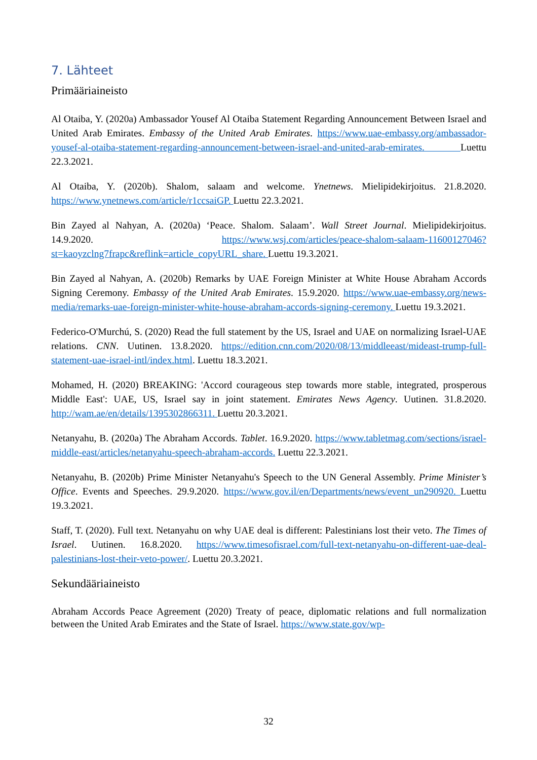7. Lähteet
Primääriaineisto
Al Otaiba, Y. (2020a) Ambassador Yousef Al Otaiba Statement Regarding Announcement Between Israel and United Arab Emirates. Embassy of the United Arab Emirates. https://www.uae-embassy.org/ambassador-yousef-al-otaiba-statement-regarding-announcement-between-israel-and-united-arab-emirates. Luettu 22.3.2021.
Al Otaiba, Y. (2020b). Shalom, salaam and welcome. Ynetnews. Mielipidekirjoitus. 21.8.2020. https://www.ynetnews.com/article/r1ccsaiGP. Luettu 22.3.2021.
Bin Zayed al Nahyan, A. (2020a) ‘Peace. Shalom. Salaam’. Wall Street Journal. Mielipidekirjoitus. 14.9.2020. https://www.wsj.com/articles/peace-shalom-salaam-11600127046?st=kaoyzclng7frapc&reflink=article_copyURL_share. Luettu 19.3.2021.
Bin Zayed al Nahyan, A. (2020b) Remarks by UAE Foreign Minister at White House Abraham Accords Signing Ceremony. Embassy of the United Arab Emirates. 15.9.2020. https://www.uae-embassy.org/news-media/remarks-uae-foreign-minister-white-house-abraham-accords-signing-ceremony. Luettu 19.3.2021.
Federico-O'Murchú, S. (2020) Read the full statement by the US, Israel and UAE on normalizing Israel-UAE relations. CNN. Uutinen. 13.8.2020. https://edition.cnn.com/2020/08/13/middleeast/mideast-trump-full-statement-uae-israel-intl/index.html. Luettu 18.3.2021.
Mohamed, H. (2020) BREAKING: 'Accord courageous step towards more stable, integrated, prosperous Middle East': UAE, US, Israel say in joint statement. Emirates News Agency. Uutinen. 31.8.2020. http://wam.ae/en/details/1395302866311. Luettu 20.3.2021.
Netanyahu, B. (2020a) The Abraham Accords. Tablet. 16.9.2020. https://www.tabletmag.com/sections/israel-middle-east/articles/netanyahu-speech-abraham-accords. Luettu 22.3.2021.
Netanyahu, B. (2020b) Prime Minister Netanyahu's Speech to the UN General Assembly. Prime Minister’s Office. Events and Speeches. 29.9.2020. https://www.gov.il/en/Departments/news/event_un290920. Luettu 19.3.2021.
Staff, T. (2020). Full text. Netanyahu on why UAE deal is different: Palestinians lost their veto. The Times of Israel. Uutinen. 16.8.2020. https://www.timesofisrael.com/full-text-netanyahu-on-different-uae-deal-palestinians-lost-their-veto-power/. Luettu 20.3.2021.
Sekundääriaineisto
Abraham Accords Peace Agreement (2020) Treaty of peace, diplomatic relations and full normalization between the United Arab Emirates and the State of Israel. https://www.state.gov/wp-
32